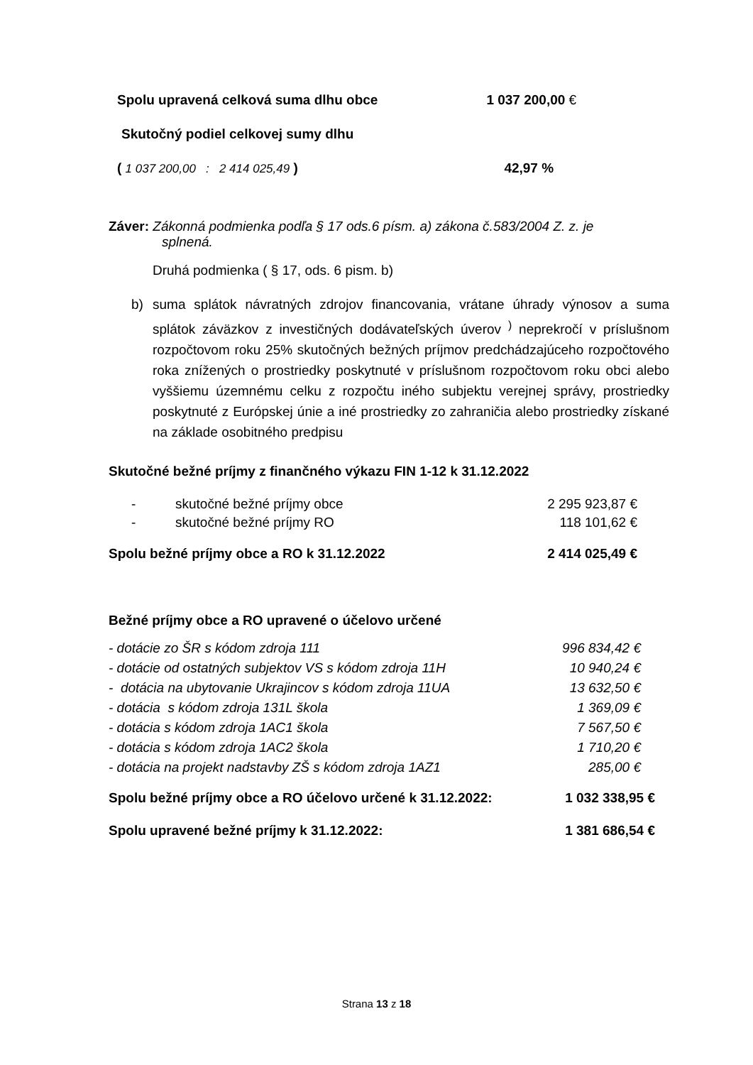| Spolu upravená celková suma dlhu obce | 1 037 200,00 € |
| Skutočný podiel celkovej sumy dlhu | |
| ( 1 037 200,00 : 2 414 025,49 ) | 42,97 % |
Záver: Zákonná podmienka podľa § 17 ods.6 písm. a) zákona č.583/2004 Z. z. je
splnená.
Druhá podmienka ( § 17, ods. 6 pism. b)
b) suma splátok návratných zdrojov financovania, vrátane úhrady výnosov a suma splátok záväzkov z investičných dodávateľských úverov <sup>)</sup> neprekročí v príslušnom rozpočtovom roku 25% skutočných bežných príjmov predchádzajúceho rozpočtového roka znížených o prostriedky poskytnuté v príslušnom rozpočtovom roku obci alebo vyššiemu územnému celku z rozpočtu iného subjektu verejnej správy, prostriedky poskytnuté z Európskej únie a iné prostriedky zo zahraničia alebo prostriedky získané na základe osobitného predpisu
Skutočné bežné príjmy z finančného výkazu FIN 1-12 k 31.12.2022
| - | skutočné bežné príjmy obce | 2 295 923,87 € |
| - | skutočné bežné príjmy RO | 118 101,62 € |
| Spolu bežné príjmy obce a RO k 31.12.2022 | | 2 414 025,49 € |
Bežné príjmy obce a RO upravené o účelovo určené
| - dotácie zo ŠR s kódom zdroja 111 | 996 834,42 € |
| - dotácie od ostatných subjektov VS s kódom zdroja 11H | 10 940,24 € |
| - dotácia na ubytovanie Ukrajincov s kódom zdroja 11UA | 13 632,50 € |
| - dotácia s kódom zdroja 131L škola | 1 369,09 € |
| - dotácia s kódom zdroja 1AC1 škola | 7 567,50 € |
| - dotácia s kódom zdroja 1AC2 škola | 1 710,20 € |
| - dotácia na projekt nadstavby ZŠ s kódom zdroja 1AZ1 | 285,00 € |
| Spolu bežné príjmy obce a RO účelovo určené k 31.12.2022: | 1 032 338,95 € |
| Spolu upravené bežné príjmy k 31.12.2022: | 1 381 686,54 € |
Strana 13 z 18